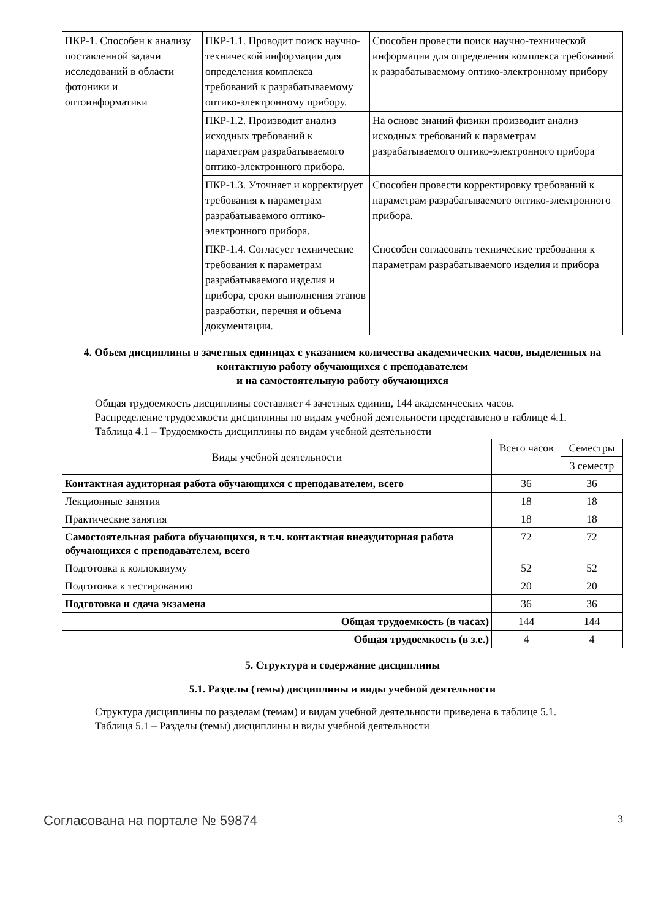| ПКР-1. Способен к анализу поставленной задачи исследований в области фотоники и оптоинформатики | ПКР-1.1. Проводит поиск научно-технической информации для определения комплекса требований к разрабатываемому оптико-электронному прибору. | Способен провести поиск научно-технической информации для определения комплекса требований к разрабатываемому оптико-электронному прибору |
| | ПКР-1.2. Производит анализ исходных требований к параметрам разрабатываемого оптико-электронного прибора. | На основе знаний физики производит анализ исходных требований к параметрам разрабатываемого оптико-электронного прибора |
| | ПКР-1.3. Уточняет и корректирует требования к параметрам разрабатываемого оптико-электронного прибора. | Способен провести корректировку требований к параметрам разрабатываемого оптико-электронного прибора. |
| | ПКР-1.4. Согласует технические требования к параметрам разрабатываемого изделия и прибора, сроки выполнения этапов разработки, перечня и объема документации. | Способен согласовать технические требования к параметрам разрабатываемого изделия и прибора |
4. Объем дисциплины в зачетных единицах с указанием количества академических часов, выделенных на контактную работу обучающихся с преподавателем
и на самостоятельную работу обучающихся
Общая трудоемкость дисциплины составляет 4 зачетных единиц, 144 академических часов.
Распределение трудоемкости дисциплины по видам учебной деятельности представлено в таблице 4.1.
Таблица 4.1 – Трудоемкость дисциплины по видам учебной деятельности
| Виды учебной деятельности | Всего часов | Семестры |
| --- | --- | --- |
| | | 3 семестр |
| Контактная аудиторная работа обучающихся с преподавателем, всего | 36 | 36 |
| Лекционные занятия | 18 | 18 |
| Практические занятия | 18 | 18 |
| Самостоятельная работа обучающихся, в т.ч. контактная внеаудиторная работа обучающихся с преподавателем, всего | 72 | 72 |
| Подготовка к коллоквиуму | 52 | 52 |
| Подготовка к тестированию | 20 | 20 |
| Подготовка и сдача экзамена | 36 | 36 |
| Общая трудоемкость (в часах) | 144 | 144 |
| Общая трудоемкость (в з.е.) | 4 | 4 |
5. Структура и содержание дисциплины
5.1. Разделы (темы) дисциплины и виды учебной деятельности
Структура дисциплины по разделам (темам) и видам учебной деятельности приведена в таблице 5.1.
Таблица 5.1 – Разделы (темы) дисциплины и виды учебной деятельности
Согласована на портале № 59874 3